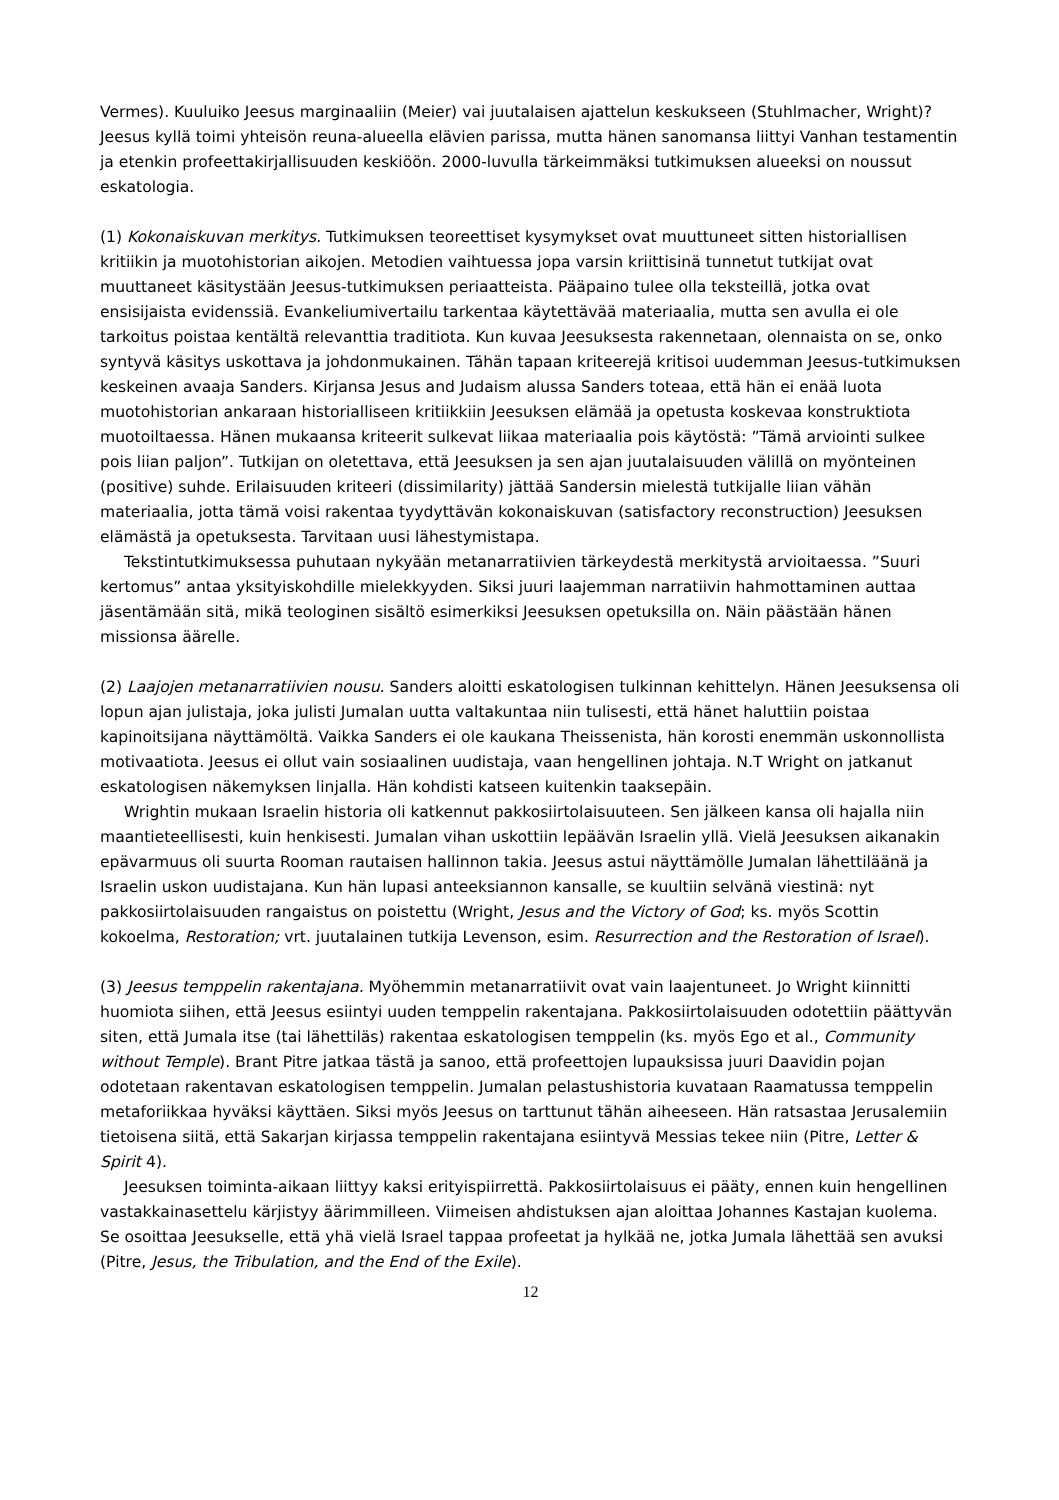Vermes). Kuuluiko Jeesus marginaaliin (Meier) vai juutalaisen ajattelun keskukseen (Stuhlmacher, Wright)? Jeesus kyllä toimi yhteisön reuna-alueella elävien parissa, mutta hänen sanomansa liittyi Vanhan testamentin ja etenkin profeettakirjallisuuden keskiöön. 2000-luvulla tärkeimmäksi tutkimuksen alueeksi on noussut eskatologia.
(1) Kokonaiskuvan merkitys. Tutkimuksen teoreettiset kysymykset ovat muuttuneet sitten historiallisen kritiikin ja muotohistorian aikojen. Metodien vaihtuessa jopa varsin kriittisinä tunnetut tutkijat ovat muuttaneet käsitystään Jeesus-tutkimuksen periaatteista. Pääpaino tulee olla teksteillä, jotka ovat ensisijaista evidenssiä. Evankeliumivertailu tarkentaa käytettävää materiaalia, mutta sen avulla ei ole tarkoitus poistaa kentältä relevanttia traditiota. Kun kuvaa Jeesuksesta rakennetaan, olennaista on se, onko syntyvä käsitys uskottava ja johdonmukainen. Tähän tapaan kriteerejä kritisoi uudemman Jeesus-tutkimuksen keskeinen avaaja Sanders. Kirjansa Jesus and Judaism alussa Sanders toteaa, että hän ei enää luota muotohistorian ankaraan historialliseen kritiikkiin Jeesuksen elämää ja opetusta koskevaa konstruktiota muotoiltaessa. Hänen mukaansa kriteerit sulkevat liikaa materiaalia pois käytöstä: ”Tämä arviointi sulkee pois liian paljon”. Tutkijan on oletettava, että Jeesuksen ja sen ajan juutalaisuuden välillä on myönteinen (positive) suhde. Erilaisuuden kriteeri (dissimilarity) jättää Sandersin mielestä tutkijalle liian vähän materiaalia, jotta tämä voisi rakentaa tyydyttävän kokonaiskuvan (satisfactory reconstruction) Jeesuksen elämästä ja opetuksesta. Tarvitaan uusi lähestymistapa.
Tekstintutkimuksessa puhutaan nykyään metanarratiivien tärkeydestä merkitystä arvioitaessa. ”Suuri kertomus” antaa yksityiskohdille mielekkyyden. Siksi juuri laajemman narratiivin hahmottaminen auttaa jäsentämään sitä, mikä teologinen sisältö esimerkiksi Jeesuksen opetuksilla on. Näin päästään hänen missionsa äärelle.
(2) Laajojen metanarratiivien nousu. Sanders aloitti eskatologisen tulkinnan kehittelyn. Hänen Jeesuksensa oli lopun ajan julistaja, joka julisti Jumalan uutta valtakuntaa niin tulisesti, että hänet haluttiin poistaa kapinoitsijana näyttämöltä. Vaikka Sanders ei ole kaukana Theissenista, hän korosti enemmän uskonnollista motivaatiota. Jeesus ei ollut vain sosiaalinen uudistaja, vaan hengellinen johtaja. N.T Wright on jatkanut eskatologisen näkemyksen linjalla. Hän kohdisti katseen kuitenkin taaksepäin.
Wrightin mukaan Israelin historia oli katkennut pakkosiirtolaisuuteen. Sen jälkeen kansa oli hajalla niin maantieteellisesti, kuin henkisesti. Jumalan vihan uskottiin lepäävän Israelin yllä. Vielä Jeesuksen aikanakin epävarmuus oli suurta Rooman rautaisen hallinnon takia. Jeesus astui näyttämölle Jumalan lähettiläänä ja Israelin uskon uudistajana. Kun hän lupasi anteeksiannon kansalle, se kuultiin selvänä viestinä: nyt pakkosiirtolaisuuden rangaistus on poistettu (Wright, Jesus and the Victory of God; ks. myös Scottin kokoelma, Restoration; vrt. juutalainen tutkija Levenson, esim. Resurrection and the Restoration of Israel).
(3) Jeesus temppelin rakentajana. Myöhemmin metanarratiivit ovat vain laajentuneet. Jo Wright kiinnitti huomiota siihen, että Jeesus esiintyi uuden temppelin rakentajana. Pakkosiirtolaisuuden odotettiin päättyvän siten, että Jumala itse (tai lähettiläs) rakentaa eskatologisen temppelin (ks. myös Ego et al., Community without Temple). Brant Pitre jatkaa tästä ja sanoo, että profeettojen lupauksissa juuri Daavidin pojan odotetaan rakentavan eskatologisen temppelin. Jumalan pelastushistoria kuvataan Raamatussa temppelin metaforiikkaa hyväksi käyttäen. Siksi myös Jeesus on tarttunut tähän aiheeseen. Hän ratsastaa Jerusalemiin tietoisena siitä, että Sakarjan kirjassa temppelin rakentajana esiintyvä Messias tekee niin (Pitre, Letter & Spirit 4).
Jeesuksen toiminta-aikaan liittyy kaksi erityispiirrettä. Pakkosiirtolaisuus ei pääty, ennen kuin hengellinen vastakkainasettelu kärjistyy äärimmilleen. Viimeisen ahdistuksen ajan aloittaa Johannes Kastajan kuolema. Se osoittaa Jeesukselle, että yhä vielä Israel tappaa profeetat ja hylkää ne, jotka Jumala lähettää sen avuksi (Pitre, Jesus, the Tribulation, and the End of the Exile).
12